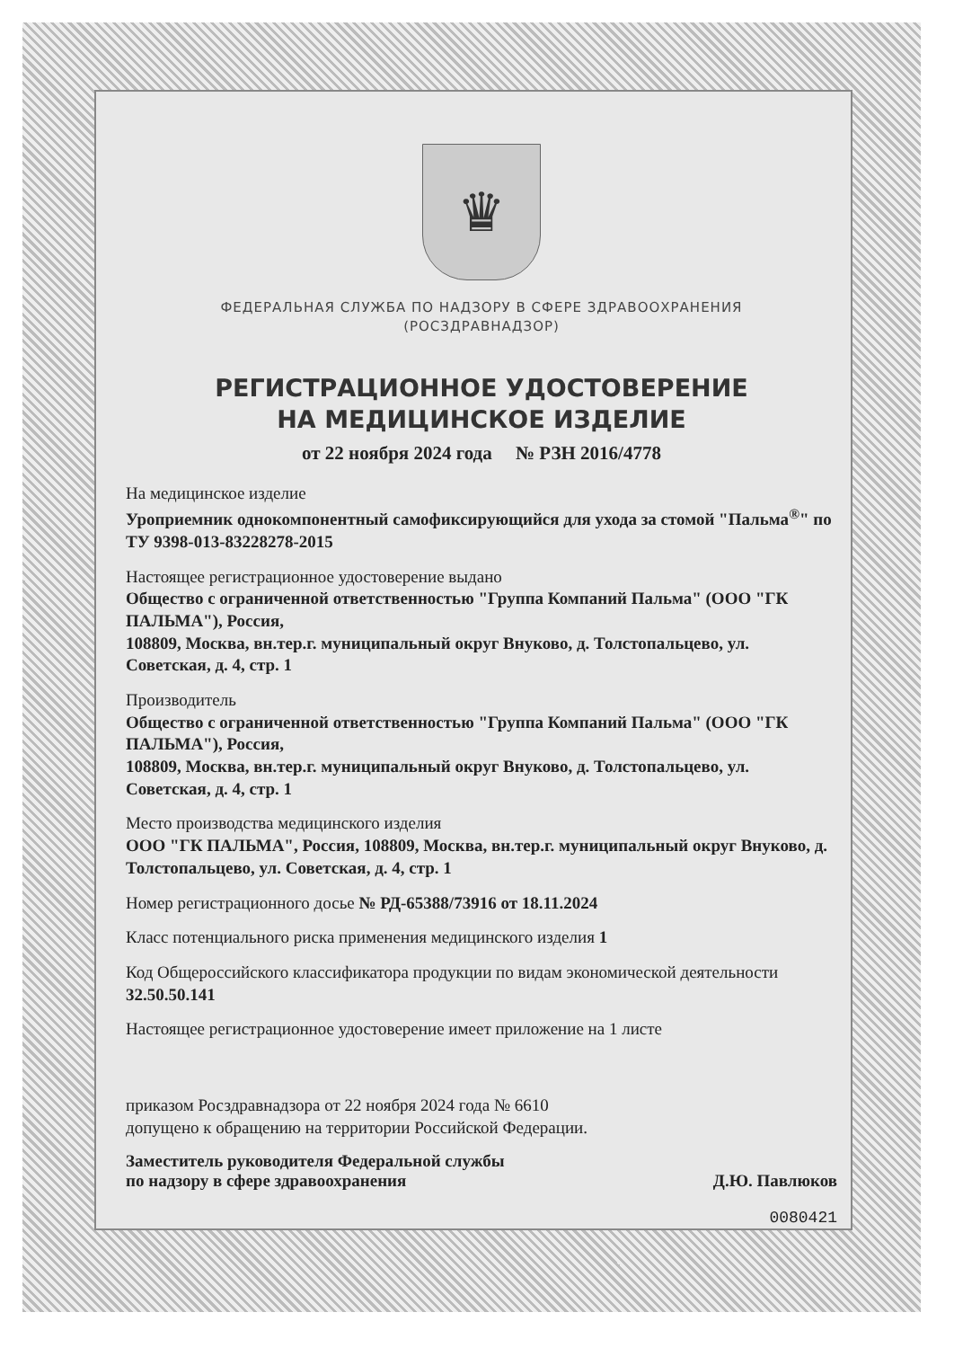♛
ФЕДЕРАЛЬНАЯ СЛУЖБА ПО НАДЗОРУ В СФЕРЕ ЗДРАВООХРАНЕНИЯ
(РОСЗДРАВНАДЗОР)
РЕГИСТРАЦИОННОЕ УДОСТОВЕРЕНИЕ
НА МЕДИЦИНСКОЕ ИЗДЕЛИЕ
от 22 ноября 2024 года № РЗН 2016/4778
На медицинское изделие
Уроприемник однокомпонентный самофиксирующийся для ухода за стомой "Пальма<sup>®</sup>" по ТУ 9398-013-83228278-2015
Настоящее регистрационное удостоверение выдано
Общество с ограниченной ответственностью "Группа Компаний Пальма" (ООО "ГК ПАЛЬМА"), Россия,
108809, Москва, вн.тер.г. муниципальный округ Внуково, д. Толстопальцево, ул. Советская, д. 4, стр. 1
Производитель
Общество с ограниченной ответственностью "Группа Компаний Пальма" (ООО "ГК ПАЛЬМА"), Россия,
108809, Москва, вн.тер.г. муниципальный округ Внуково, д. Толстопальцево, ул. Советская, д. 4, стр. 1
Место производства медицинского изделия
ООО "ГК ПАЛЬМА", Россия, 108809, Москва, вн.тер.г. муниципальный округ Внуково, д. Толстопальцево, ул. Советская, д. 4, стр. 1
Номер регистрационного досье № РД-65388/73916 от 18.11.2024
Класс потенциального риска применения медицинского изделия 1
Код Общероссийского классификатора продукции по видам экономической деятельности 32.50.50.141
Настоящее регистрационное удостоверение имеет приложение на 1 листе
приказом Росздравнадзора от 22 ноября 2024 года № 6610
допущено к обращению на территории Российской Федерации.
Заместитель руководителя Федеральной службы
по надзору в сфере здравоохранения
Д.Ю. Павлюков
0080421